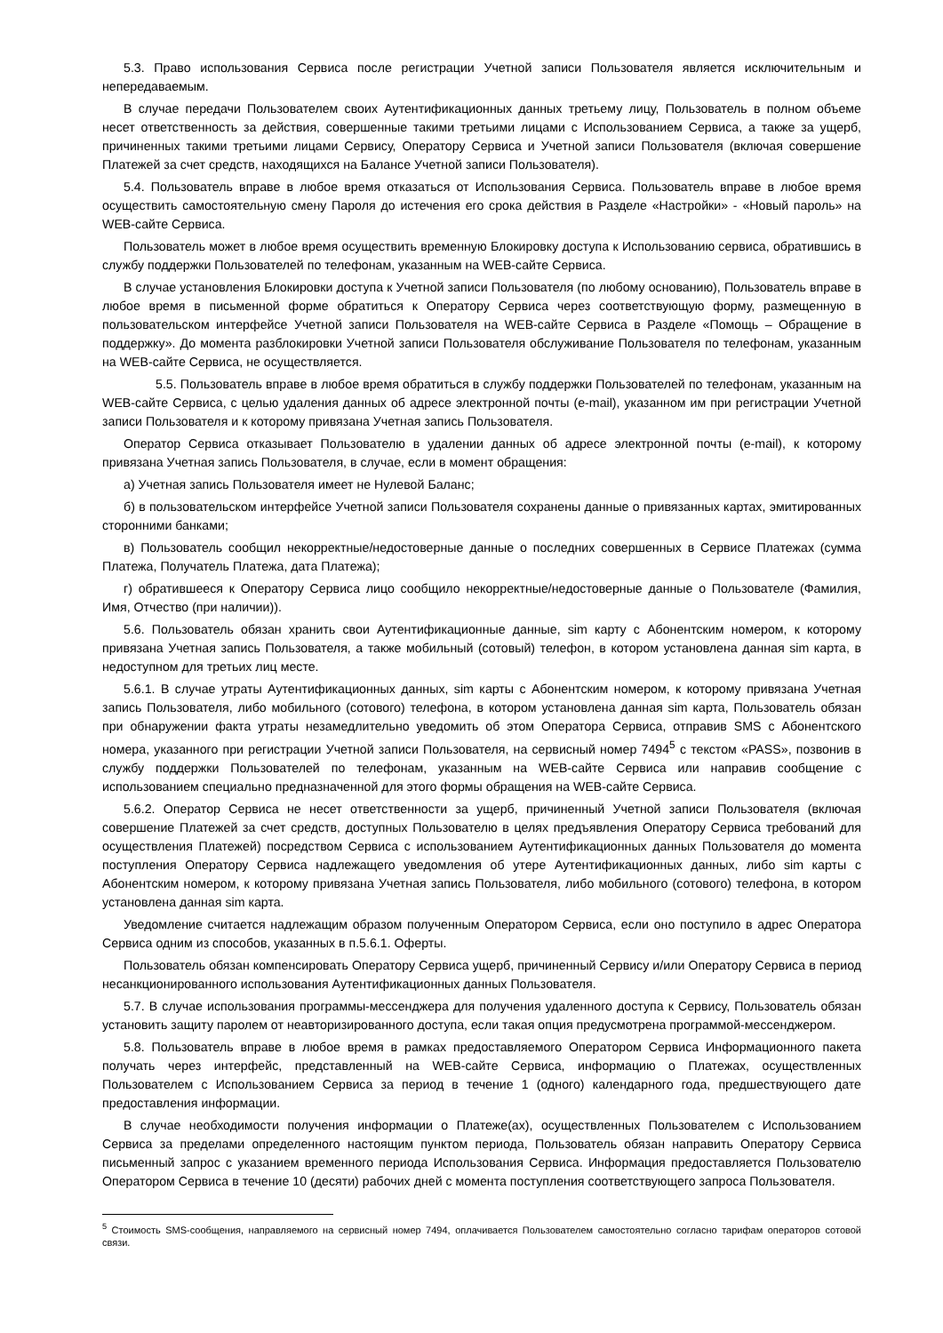5.3. Право использования Сервиса после регистрации Учетной записи Пользователя является исключительным и непередаваемым.
В случае передачи Пользователем своих Аутентификационных данных третьему лицу, Пользователь в полном объеме несет ответственность за действия, совершенные такими третьими лицами с Использованием Сервиса, а также за ущерб, причиненных такими третьими лицами Сервису, Оператору Сервиса и Учетной записи Пользователя (включая совершение Платежей за счет средств, находящихся на Балансе Учетной записи Пользователя).
5.4. Пользователь вправе в любое время отказаться от Использования Сервиса. Пользователь вправе в любое время осуществить самостоятельную смену Пароля до истечения его срока действия в Разделе «Настройки» - «Новый пароль» на WEB-сайте Сервиса.
Пользователь может в любое время осуществить временную Блокировку доступа к Использованию сервиса, обратившись в службу поддержки Пользователей по телефонам, указанным на WEB-сайте Сервиса.
В случае установления Блокировки доступа к Учетной записи Пользователя (по любому основанию), Пользователь вправе в любое время в письменной форме обратиться к Оператору Сервиса через соответствующую форму, размещенную в пользовательском интерфейсе Учетной записи Пользователя на WEB-сайте Сервиса в Разделе «Помощь – Обращение в поддержку». До момента разблокировки Учетной записи Пользователя обслуживание Пользователя по телефонам, указанным на WEB-сайте Сервиса, не осуществляется.
5.5. Пользователь вправе в любое время обратиться в службу поддержки Пользователей по телефонам, указанным на WEB-сайте Сервиса, с целью удаления данных об адресе электронной почты (e-mail), указанном им при регистрации Учетной записи Пользователя и к которому привязана Учетная запись Пользователя.
Оператор Сервиса отказывает Пользователю в удалении данных об адресе электронной почты (e-mail), к которому привязана Учетная запись Пользователя, в случае, если в момент обращения:
а) Учетная запись Пользователя имеет не Нулевой Баланс;
б) в пользовательском интерфейсе Учетной записи Пользователя сохранены данные о привязанных картах, эмитированных сторонними банками;
в) Пользователь сообщил некорректные/недостоверные данные о последних совершенных в Сервисе Платежах (сумма Платежа, Получатель Платежа, дата Платежа);
г) обратившееся к Оператору Сервиса лицо сообщило некорректные/недостоверные данные о Пользователе (Фамилия, Имя, Отчество (при наличии)).
5.6. Пользователь обязан хранить свои Аутентификационные данные, sim карту с Абонентским номером, к которому привязана Учетная запись Пользователя, а также мобильный (сотовый) телефон, в котором установлена данная sim карта, в недоступном для третьих лиц месте.
5.6.1. В случае утраты Аутентификационных данных, sim карты с Абонентским номером, к которому привязана Учетная запись Пользователя, либо мобильного (сотового) телефона, в котором установлена данная sim карта, Пользователь обязан при обнаружении факта утраты незамедлительно уведомить об этом Оператора Сервиса, отправив SMS с Абонентского номера, указанного при регистрации Учетной записи Пользователя, на сервисный номер 7494<sup>5</sup> с текстом «PASS», позвонив в службу поддержки Пользователей по телефонам, указанным на WEB-сайте Сервиса или направив сообщение с использованием специально предназначенной для этого формы обращения на WEB-сайте Сервиса.
5.6.2. Оператор Сервиса не несет ответственности за ущерб, причиненный Учетной записи Пользователя (включая совершение Платежей за счет средств, доступных Пользователю в целях предъявления Оператору Сервиса требований для осуществления Платежей) посредством Сервиса с использованием Аутентификационных данных Пользователя до момента поступления Оператору Сервиса надлежащего уведомления об утере Аутентификационных данных, либо sim карты с Абонентским номером, к которому привязана Учетная запись Пользователя, либо мобильного (сотового) телефона, в котором установлена данная sim карта.
Уведомление считается надлежащим образом полученным Оператором Сервиса, если оно поступило в адрес Оператора Сервиса одним из способов, указанных в п.5.6.1. Оферты.
Пользователь обязан компенсировать Оператору Сервиса ущерб, причиненный Сервису и/или Оператору Сервиса в период несанкционированного использования Аутентификационных данных Пользователя.
5.7. В случае использования программы-мессенджера для получения удаленного доступа к Сервису, Пользователь обязан установить защиту паролем от неавторизированного доступа, если такая опция предусмотрена программой-мессенджером.
5.8. Пользователь вправе в любое время в рамках предоставляемого Оператором Сервиса Информационного пакета получать через интерфейс, представленный на WEB-сайте Сервиса, информацию о Платежах, осуществленных Пользователем с Использованием Сервиса за период в течение 1 (одного) календарного года, предшествующего дате предоставления информации.
В случае необходимости получения информации о Платеже(ах), осуществленных Пользователем с Использованием Сервиса за пределами определенного настоящим пунктом периода, Пользователь обязан направить Оператору Сервиса письменный запрос с указанием временного периода Использования Сервиса. Информация предоставляется Пользователю Оператором Сервиса в течение 10 (десяти) рабочих дней с момента поступления соответствующего запроса Пользователя.
<sup>5</sup> Стоимость SMS-сообщения, направляемого на сервисный номер 7494, оплачивается Пользователем самостоятельно согласно тарифам операторов сотовой связи.